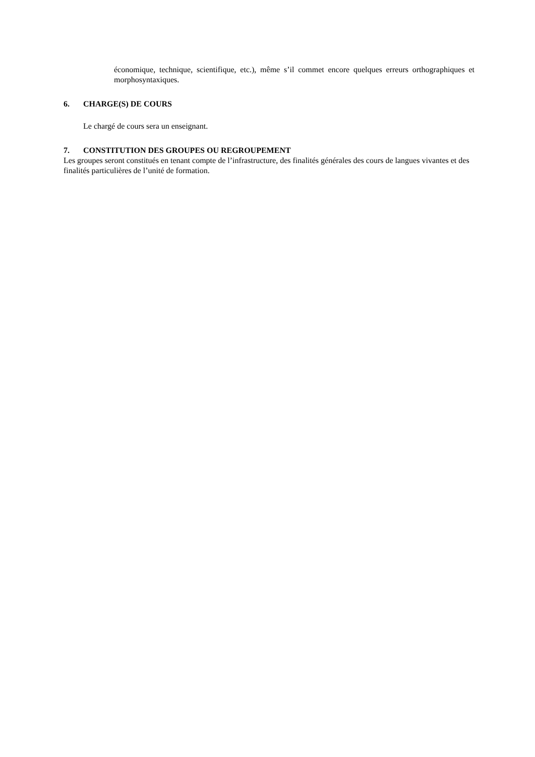économique, technique, scientifique, etc.), même s’il commet encore quelques erreurs orthographiques et morphosyntaxiques.
6. CHARGE(S) DE COURS
Le chargé de cours sera un enseignant.
7. CONSTITUTION DES GROUPES OU REGROUPEMENT
Les groupes seront constitués en tenant compte de l’infrastructure, des finalités générales des cours de langues vivantes et des finalités particulières de l’unité de formation.